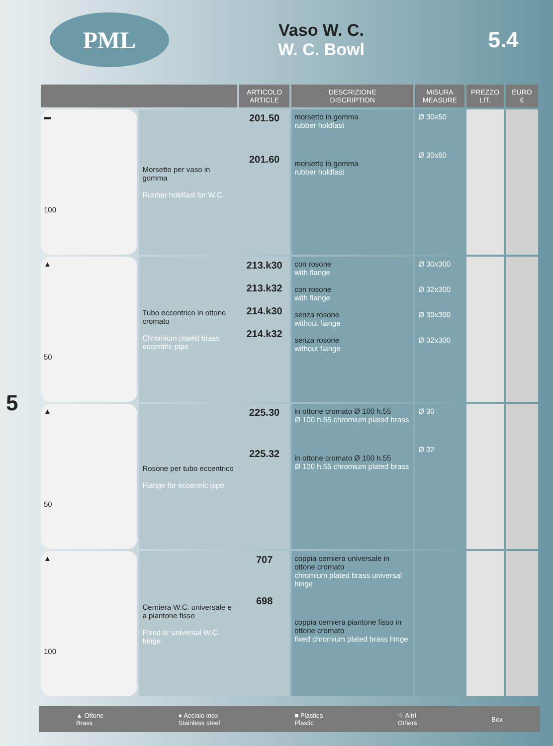PML
Vaso W. C.
W. C. Bowl
5.4
5
| | | ARTICOLO ARTICLE | DESCRIZIONE DISCRIPTION | MISURA MEASURE | PREZZO LIT. | EURO € |
| --- | --- | --- | --- | --- | --- | --- |
| ▬ 100 | Morsetto per vaso in gomma Rubber holdfast for W.C. | 201.50 201.60 | morsetto in gomma rubber holdfast morsetto in gomma rubber holdfast | Ø 30x50 Ø 30x60 | | |
| ▲ 50 | Tubo eccentrico in ottone cromato Chromium plated brass eccentric pipe | 213.k30 213.k32 214.k30 214.k32 | con rosone with flange con rosone with flange senza rosone without flange senza rosone without flange | Ø 30x300 Ø 32x300 Ø 30x300 Ø 32x300 | | |
| ▲ 50 | Rosone per tubo eccentrico Flange for eccentric pipe | 225.30 225.32 | in ottone cromato Ø 100 h.55 Ø 100 h.55 chromium plated brass in ottone cromato Ø 100 h.55 Ø 100 h.55 chromium plated brass | Ø 30 Ø 32 | | |
| ▲ 100 | Cerniera W.C. universale e a piantone fisso Fixed or universal W.C. hinge | 707 698 | coppia cerniera universale in ottone cromato chromium plated brass universal hinge coppia cerniera piantone fisso in ottone cromato fixed chromium plated brass hinge | | | |
▲ Ottone
Brass ● Acciaio inox
Stainless steel ■ Plastica
Plastic ☆ Altri
Others Box